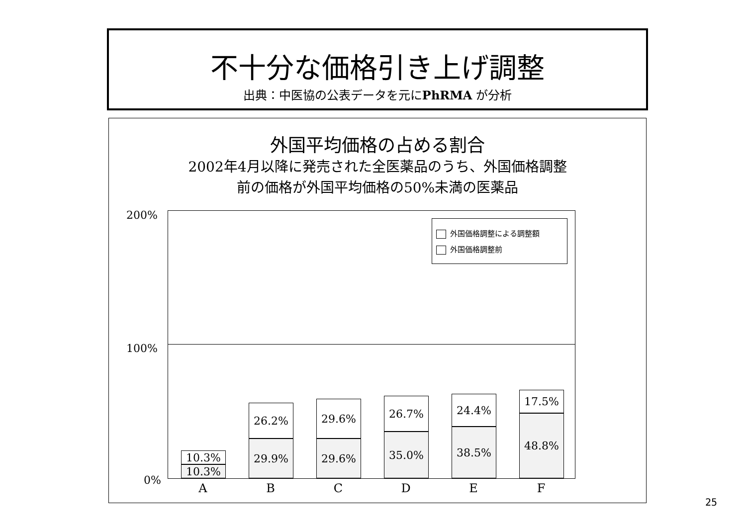不十分な価格引き上げ調整
出典：中医協の公表データを元にPhRMA が分析
外国平均価格の占める割合
2002年4月以降に発売された全医薬品のうち、外国価格調整
前の価格が外国平均価格の50%未満の医薬品
200%
100%
0%
外国価格調整による調整額
外国価格調整前
10.3%
10.3%
26.2%
29.9%
29.6%
29.6%
26.7%
35.0%
24.4%
38.5%
17.5%
48.8%
A B C D E F
25